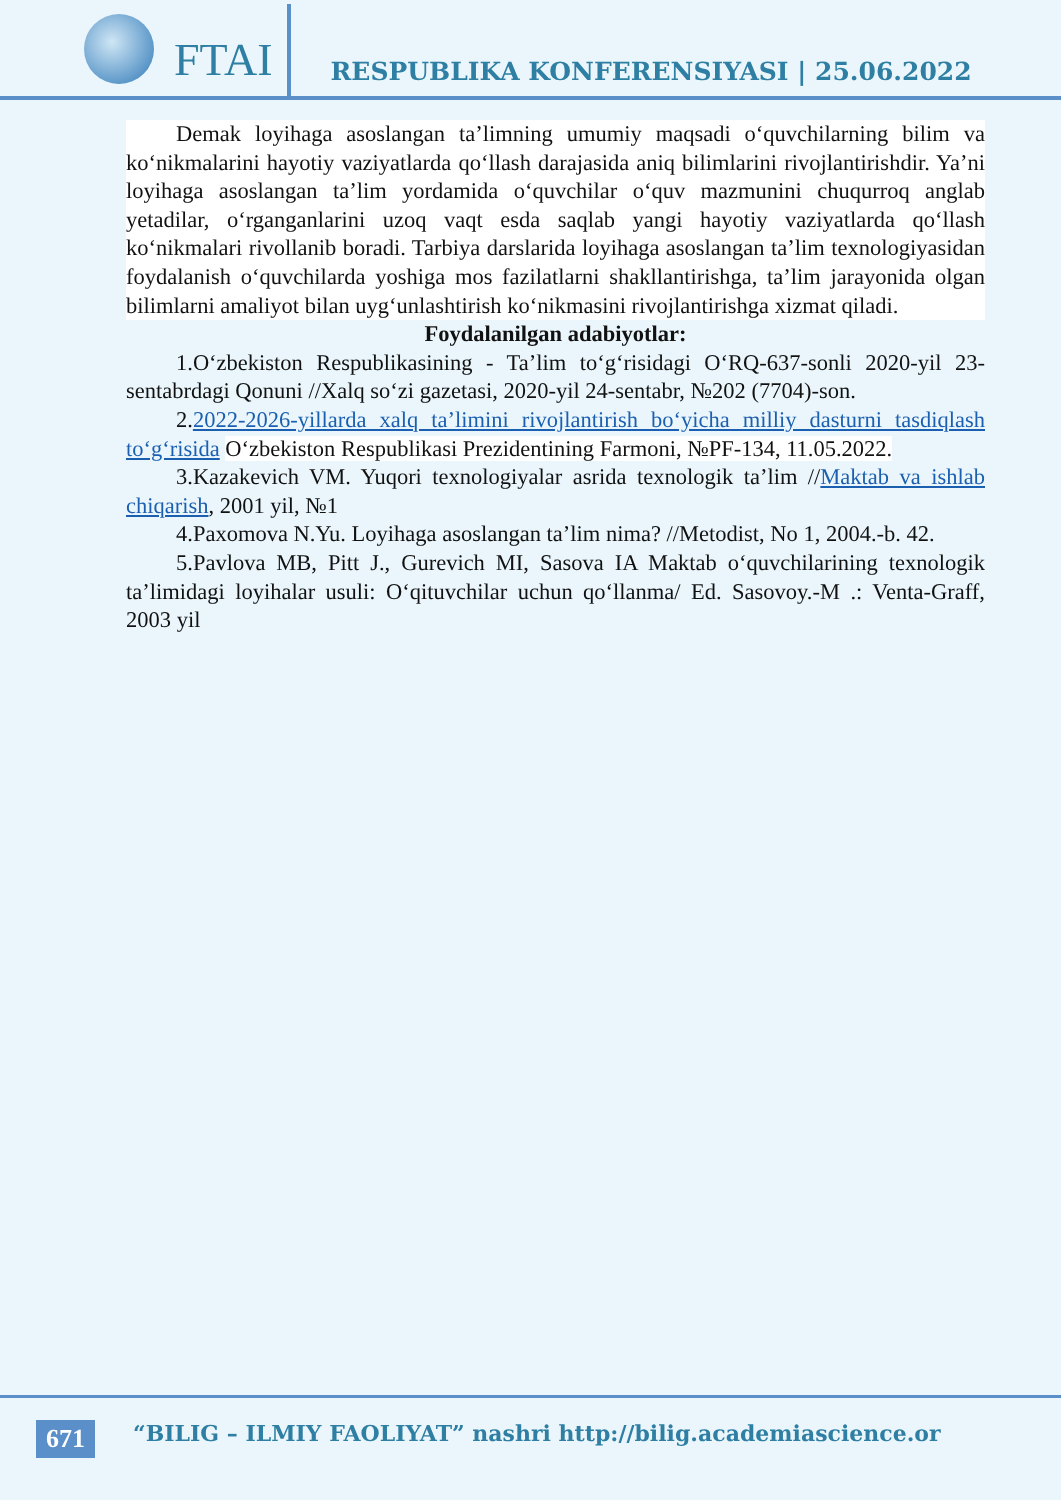FTAI
RESPUBLIKA KONFERENSIYASI | 25.06.2022
Demak loyihaga asoslangan ta’limning umumiy maqsadi o‘quvchilarning bilim va ko‘nikmalarini hayotiy vaziyatlarda qo‘llash darajasida aniq bilimlarini rivojlantirishdir. Ya’ni loyihaga asoslangan ta’lim yordamida o‘quvchilar o‘quv mazmunini chuqurroq anglab yetadilar, o‘rganganlarini uzoq vaqt esda saqlab yangi hayotiy vaziyatlarda qo‘llash ko‘nikmalari rivollanib boradi. Tarbiya darslarida loyihaga asoslangan ta’lim texnologiyasidan foydalanish o‘quvchilarda yoshiga mos fazilatlarni shakllantirishga, ta’lim jarayonida olgan bilimlarni amaliyot bilan uyg‘unlashtirish ko‘nikmasini rivojlantirishga xizmat qiladi.
Foydalanilgan adabiyotlar:
1.O‘zbekiston Respublikasining - Ta’lim to‘g‘risidagi O‘RQ-637-sonli 2020-yil 23-sentabrdagi Qonuni //Xalq so‘zi gazetasi, 2020-yil 24-sentabr, №202 (7704)-son.
2.2022-2026-yillarda xalq ta’limini rivojlantirish bo‘yicha milliy dasturni tasdiqlash to‘g‘risida O‘zbekiston Respublikasi Prezidentining Farmoni, №PF-134, 11.05.2022.
3.Kazakevich VM. Yuqori texnologiyalar asrida texnologik ta’lim //Maktab va ishlab chiqarish, 2001 yil, №1
4.Paxomova N.Yu. Loyihaga asoslangan ta’lim nima? //Metodist, No 1, 2004.-b. 42.
5.Pavlova MB, Pitt J., Gurevich MI, Sasova IA Maktab o‘quvchilarining texnologik ta’limidagi loyihalar usuli: O‘qituvchilar uchun qo‘llanma/ Ed. Sasovoy.-M .: Venta-Graff, 2003 yil
671
“BILIG – ILMIY FAOLIYAT” nashri http://bilig.academiascience.or